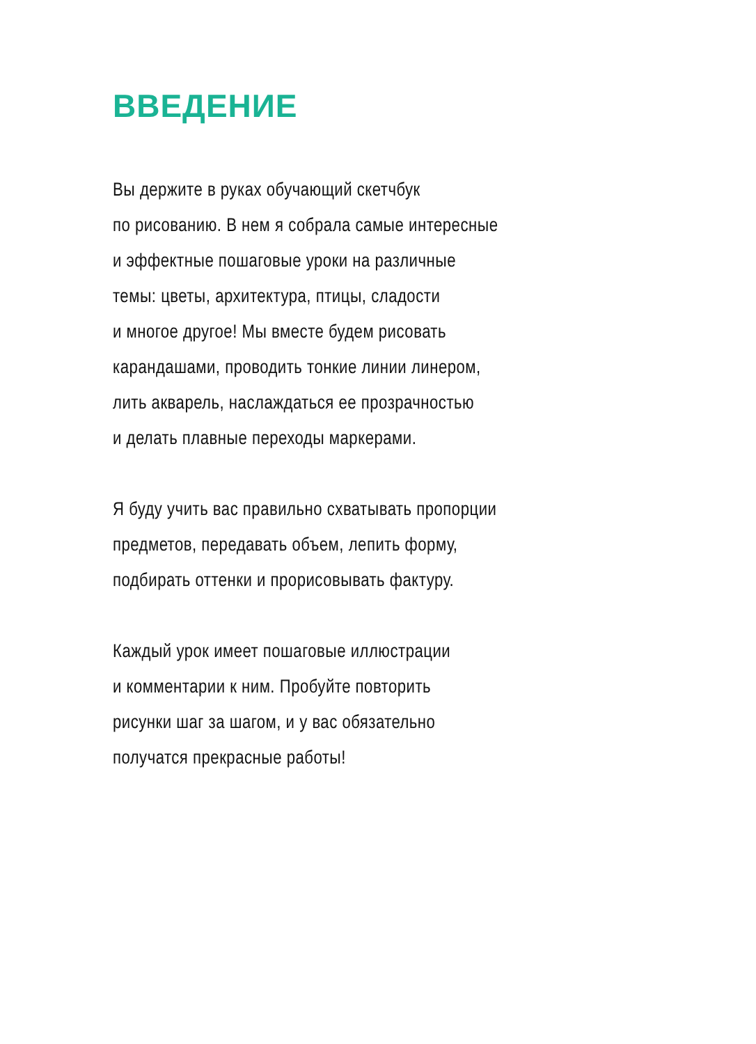ВВЕДЕНИЕ
Вы держите в руках обучающий скетчбук
по рисованию. В нем я собрала самые интересные
и эффектные пошаговые уроки на различные
темы: цветы, архитектура, птицы, сладости
и многое другое! Мы вместе будем рисовать
карандашами, проводить тонкие линии линером,
лить акварель, наслаждаться ее прозрачностью
и делать плавные переходы маркерами.
Я буду учить вас правильно схватывать пропорции
предметов, передавать объем, лепить форму,
подбирать оттенки и прорисовывать фактуру.
Каждый урок имеет пошаговые иллюстрации
и комментарии к ним. Пробуйте повторить
рисунки шаг за шагом, и у вас обязательно
получатся прекрасные работы!